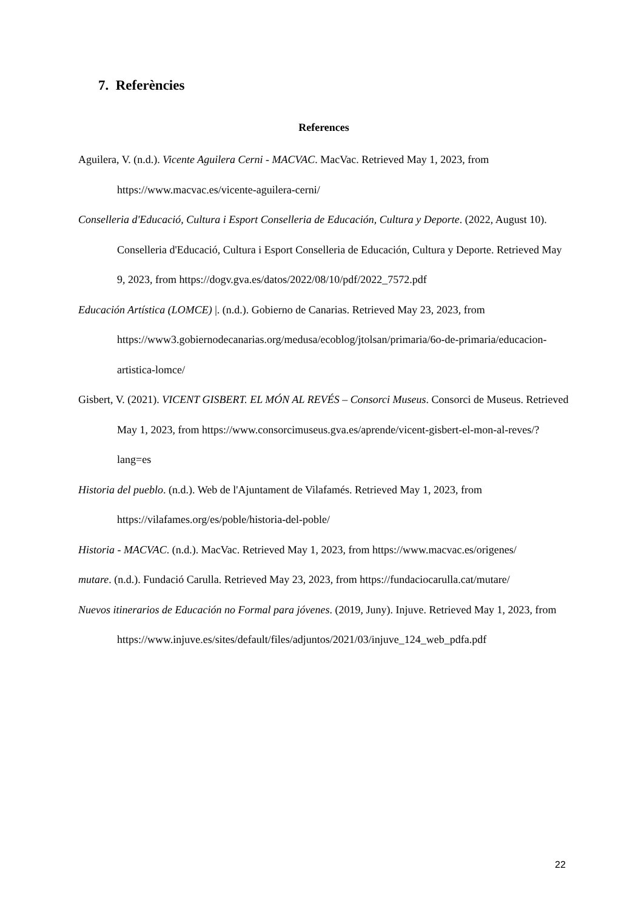7. Referències
References
Aguilera, V. (n.d.). Vicente Aguilera Cerni - MACVAC. MacVac. Retrieved May 1, 2023, from https://www.macvac.es/vicente-aguilera-cerni/
Conselleria d'Educació, Cultura i Esport Conselleria de Educación, Cultura y Deporte. (2022, August 10). Conselleria d'Educació, Cultura i Esport Conselleria de Educación, Cultura y Deporte. Retrieved May 9, 2023, from https://dogv.gva.es/datos/2022/08/10/pdf/2022_7572.pdf
Educación Artística (LOMCE) |. (n.d.). Gobierno de Canarias. Retrieved May 23, 2023, from https://www3.gobiernodecanarias.org/medusa/ecoblog/jtolsan/primaria/6o-de-primaria/educacion-artistica-lomce/
Gisbert, V. (2021). VICENT GISBERT. EL MÓN AL REVÉS – Consorci Museus. Consorci de Museus. Retrieved May 1, 2023, from https://www.consorcimuseus.gva.es/aprende/vicent-gisbert-el-mon-al-reves/?lang=es
Historia del pueblo. (n.d.). Web de l'Ajuntament de Vilafamés. Retrieved May 1, 2023, from https://vilafames.org/es/poble/historia-del-poble/
Historia - MACVAC. (n.d.). MacVac. Retrieved May 1, 2023, from https://www.macvac.es/origenes/
mutare. (n.d.). Fundació Carulla. Retrieved May 23, 2023, from https://fundaciocarulla.cat/mutare/
Nuevos itinerarios de Educación no Formal para jóvenes. (2019, Juny). Injuve. Retrieved May 1, 2023, from https://www.injuve.es/sites/default/files/adjuntos/2021/03/injuve_124_web_pdfa.pdf
22